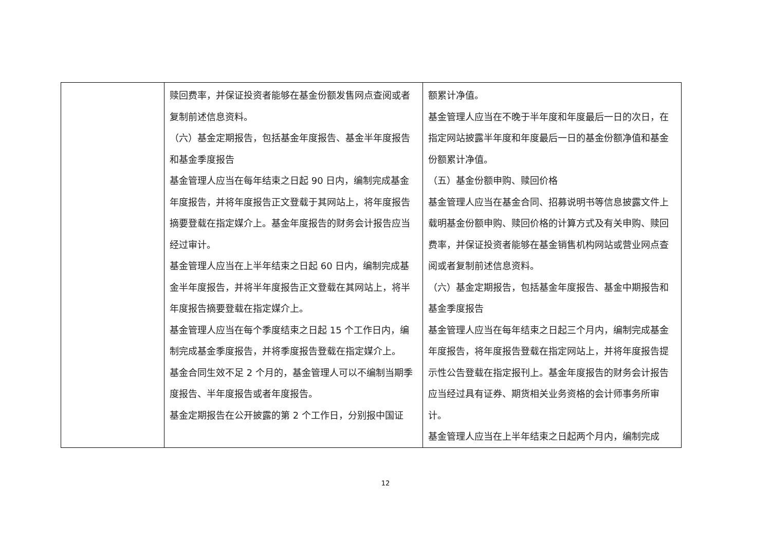| | 赎回费率，并保证投资者能够在基金份额发售网点查阅或者复制前述信息资料。 （六）基金定期报告，包括基金年度报告、基金半年度报告和基金季度报告 基金管理人应当在每年结束之日起 90 日内，编制完成基金年度报告，并将年度报告正文登载于其网站上，将年度报告摘要登载在指定媒介上。基金年度报告的财务会计报告应当经过审计。 基金管理人应当在上半年结束之日起 60 日内，编制完成基金半年度报告，并将半年度报告正文登载在其网站上，将半年度报告摘要登载在指定媒介上。 基金管理人应当在每个季度结束之日起 15 个工作日内，编制完成基金季度报告，并将季度报告登载在指定媒介上。 基金合同生效不足 2 个月的，基金管理人可以不编制当期季度报告、半年度报告或者年度报告。 基金定期报告在公开披露的第 2 个工作日，分别报中国证 | 额累计净值。 基金管理人应当在不晚于半年度和年度最后一日的次日，在指定网站披露半年度和年度最后一日的基金份额净值和基金份额累计净值。 （五）基金份额申购、赎回价格 基金管理人应当在基金合同、招募说明书等信息披露文件上载明基金份额申购、赎回价格的计算方式及有关申购、赎回费率，并保证投资者能够在基金销售机构网站或营业网点查阅或者复制前述信息资料。 （六）基金定期报告，包括基金年度报告、基金中期报告和基金季度报告 基金管理人应当在每年结束之日起三个月内，编制完成基金年度报告，将年度报告登载在指定网站上，并将年度报告提示性公告登载在指定报刊上。基金年度报告的财务会计报告应当经过具有证券、期货相关业务资格的会计师事务所审计。 基金管理人应当在上半年结束之日起两个月内，编制完成 |
12